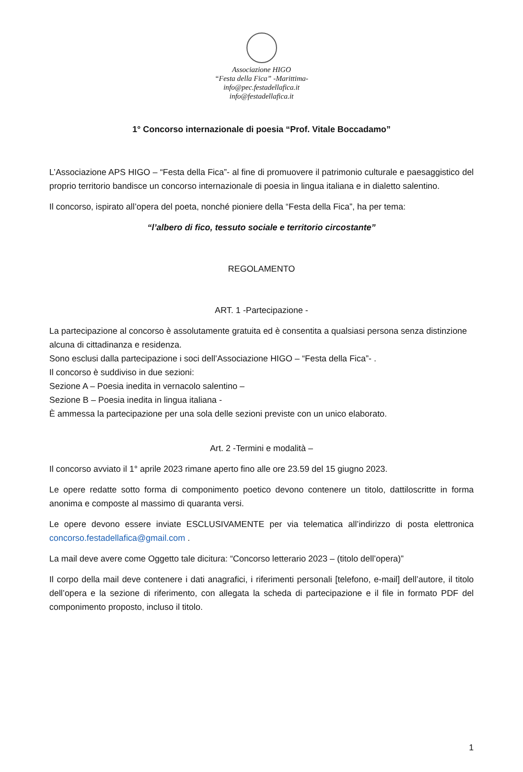Associazione HIGO
“Festa della Fica” -Marittima-
info@pec.festadellafica.it
info@festadellafica.it
1° Concorso internazionale di poesia “Prof. Vitale Boccadamo”
L’Associazione APS HIGO – “Festa della Fica”- al fine di promuovere il patrimonio culturale e paesaggistico del proprio territorio bandisce un concorso internazionale di poesia in lingua italiana e in dialetto salentino.
Il concorso, ispirato all’opera del poeta, nonché pioniere della “Festa della Fica”, ha per tema:
“l’albero di fico, tessuto sociale e territorio circostante”
REGOLAMENTO
ART. 1 -Partecipazione -
La partecipazione al concorso è assolutamente gratuita ed è consentita a qualsiasi persona senza distinzione alcuna di cittadinanza e residenza.
Sono esclusi dalla partecipazione i soci dell’Associazione HIGO – “Festa della Fica”- .
Il concorso è suddiviso in due sezioni:
Sezione A – Poesia inedita in vernacolo salentino –
Sezione B – Poesia inedita in lingua italiana -
È ammessa la partecipazione per una sola delle sezioni previste con un unico elaborato.
Art. 2 -Termini e modalità –
Il concorso avviato il 1° aprile 2023 rimane aperto fino alle ore 23.59 del 15 giugno 2023.
Le opere redatte sotto forma di componimento poetico devono contenere un titolo, dattiloscritte in forma anonima e composte al massimo di quaranta versi.
Le opere devono essere inviate ESCLUSIVAMENTE per via telematica all’indirizzo di posta elettronica concorso.festadellafica@gmail.com .
La mail deve avere come Oggetto tale dicitura: “Concorso letterario 2023 – (titolo dell’opera)”
Il corpo della mail deve contenere i dati anagrafici, i riferimenti personali [telefono, e-mail] dell’autore, il titolo dell’opera e la sezione di riferimento, con allegata la scheda di partecipazione e il file in formato PDF del componimento proposto, incluso il titolo.
1